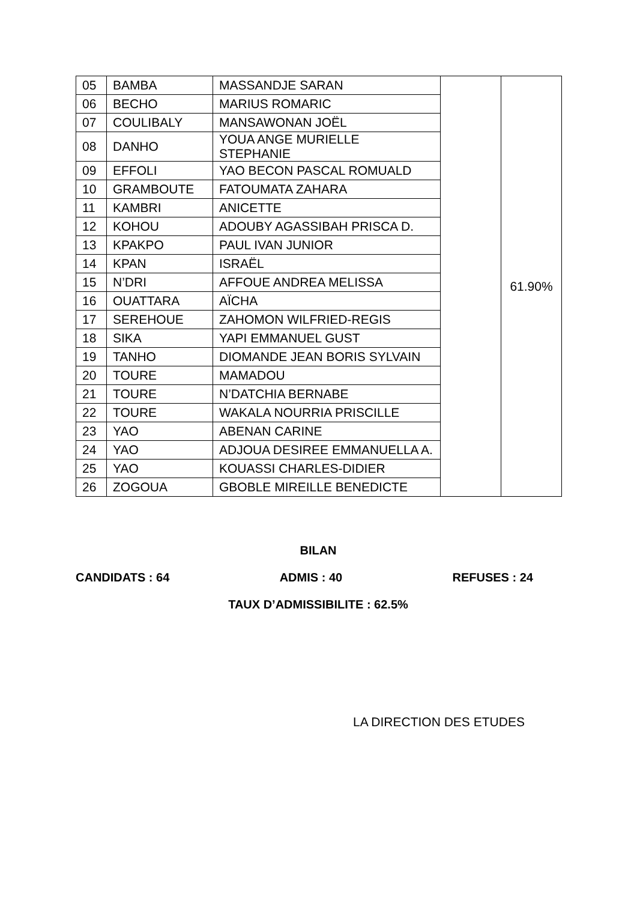| 05 | BAMBA | MASSANDJE SARAN | | 61.90% |
| 06 | BECHO | MARIUS ROMARIC | | |
| 07 | COULIBALY | MANSAWONAN JOËL | | |
| 08 | DANHO | YOUA ANGE MURIELLE STEPHANIE | | |
| 09 | EFFOLI | YAO BECON PASCAL ROMUALD | | |
| 10 | GRAMBOUTE | FATOUMATA ZAHARA | | |
| 11 | KAMBRI | ANICETTE | | |
| 12 | KOHOU | ADOUBY AGASSIBAH PRISCA D. | | |
| 13 | KPAKPO | PAUL IVAN JUNIOR | | |
| 14 | KPAN | ISRAËL | | |
| 15 | N’DRI | AFFOUE ANDREA MELISSA | | |
| 16 | OUATTARA | AÏCHA | | |
| 17 | SEREHOUE | ZAHOMON WILFRIED-REGIS | | |
| 18 | SIKA | YAPI EMMANUEL GUST | | |
| 19 | TANHO | DIOMANDE JEAN BORIS SYLVAIN | | |
| 20 | TOURE | MAMADOU | | |
| 21 | TOURE | N’DATCHIA BERNABE | | |
| 22 | TOURE | WAKALA NOURRIA PRISCILLE | | |
| 23 | YAO | ABENAN CARINE | | |
| 24 | YAO | ADJOUA DESIREE EMMANUELLA A. | | |
| 25 | YAO | KOUASSI CHARLES-DIDIER | | |
| 26 | ZOGOUA | GBOBLE MIREILLE BENEDICTE | | |
BILAN
CANDIDATS : 64 ADMIS : 40 REFUSES : 24
TAUX D’ADMISSIBILITE : 62.5%
LA DIRECTION DES ETUDES